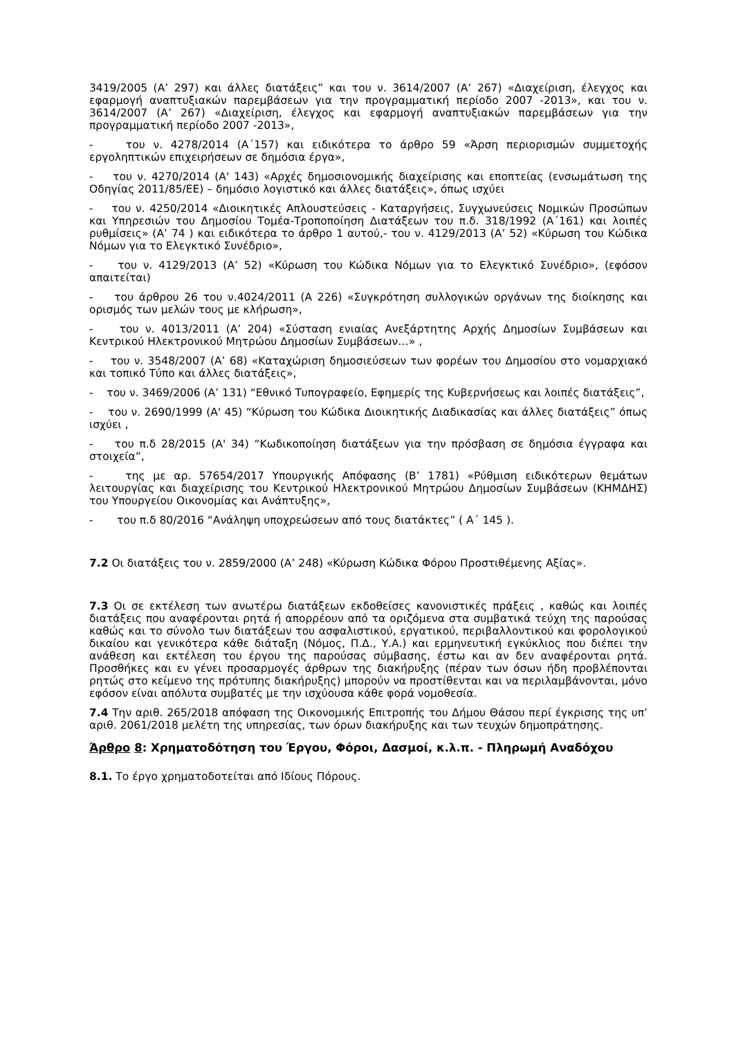3419/2005 (Α’ 297) και άλλες διατάξεις” και του ν. 3614/2007 (Α’ 267) «Διαχείριση, έλεγχος και εφαρμογή αναπτυξιακών παρεμβάσεων για την προγραμματική περίοδο 2007 -2013», και του ν. 3614/2007 (Α’ 267) «Διαχείριση, έλεγχος και εφαρμογή αναπτυξιακών παρεμβάσεων για την προγραμματική περίοδο 2007 -2013»,
- του ν. 4278/2014 (Α΄157) και ειδικότερα το άρθρο 59 «Άρση περιορισμών συμμετοχής εργοληπτικών επιχειρήσεων σε δημόσια έργα»,
- του ν. 4270/2014 (Α' 143) «Αρχές δημοσιονομικής διαχείρισης και εποπτείας (ενσωμάτωση της Οδηγίας 2011/85/ΕΕ) – δημόσιο λογιστικό και άλλες διατάξεις», όπως ισχύει
- του ν. 4250/2014 «Διοικητικές Απλουστεύσεις - Καταργήσεις, Συγχωνεύσεις Νομικών Προσώπων και Υπηρεσιών του Δημοσίου Τομέα-Τροποποίηση Διατάξεων του π.δ. 318/1992 (Α΄161) και λοιπές ρυθμίσεις» (Α’ 74 ) και ειδικότερα το άρθρο 1 αυτού,- του ν. 4129/2013 (Α’ 52) «Κύρωση του Κώδικα Νόμων για το Ελεγκτικό Συνέδριο»,
- του ν. 4129/2013 (Α’ 52) «Κύρωση του Κώδικα Νόμων για το Ελεγκτικό Συνέδριο», (εφόσον απαιτείται)
- του άρθρου 26 του ν.4024/2011 (Α 226) «Συγκρότηση συλλογικών οργάνων της διοίκησης και ορισμός των μελών τους με κλήρωση»,
- του ν. 4013/2011 (Α’ 204) «Σύσταση ενιαίας Ανεξάρτητης Αρχής Δημοσίων Συμβάσεων και Κεντρικού Ηλεκτρονικού Μητρώου Δημοσίων Συμβάσεων…» ,
- του ν. 3548/2007 (Α’ 68) «Καταχώριση δημοσιεύσεων των φορέων του Δημοσίου στο νομαρχιακό και τοπικό Τύπο και άλλες διατάξεις»,
- του ν. 3469/2006 (Α’ 131) “Εθνικό Τυπογραφείο, Εφημερίς της Κυβερνήσεως και λοιπές διατάξεις”,
- του ν. 2690/1999 (Α' 45) “Κύρωση του Κώδικα Διοικητικής Διαδικασίας και άλλες διατάξεις” όπως ισχύει ,
- του π.δ 28/2015 (Α' 34) “Κωδικοποίηση διατάξεων για την πρόσβαση σε δημόσια έγγραφα και στοιχεία”,
- της με αρ. 57654/2017 Υπουργικής Απόφασης (Β’ 1781) «Ρύθμιση ειδικότερων θεμάτων λειτουργίας και διαχείρισης του Κεντρικού Ηλεκτρονικού Μητρώου Δημοσίων Συμβάσεων (ΚΗΜΔΗΣ) του Υπουργείου Οικονομίας και Ανάπτυξης»,
- του π.δ 80/2016 “Ανάληψη υποχρεώσεων από τους διατάκτες” ( Α΄ 145 ).
7.2 Οι διατάξεις του ν. 2859/2000 (Α’ 248) «Κύρωση Κώδικα Φόρου Προστιθέμενης Αξίας».
7.3 Οι σε εκτέλεση των ανωτέρω διατάξεων εκδοθείσες κανονιστικές πράξεις , καθώς και λοιπές διατάξεις που αναφέρονται ρητά ή απορρέουν από τα οριζόμενα στα συμβατικά τεύχη της παρούσας καθώς και το σύνολο των διατάξεων του ασφαλιστικού, εργατικού, περιβαλλοντικού και φορολογικού δικαίου και γενικότερα κάθε διάταξη (Νόμος, Π.Δ., Υ.Α.) και ερμηνευτική εγκύκλιος που διέπει την ανάθεση και εκτέλεση του έργου της παρούσας σύμβασης, έστω και αν δεν αναφέρονται ρητά. Προσθήκες και εν γένει προσαρμογές άρθρων της διακήρυξης (πέραν των όσων ήδη προβλέπονται ρητώς στο κείμενο της πρότυπης διακήρυξης) μπορούν να προστίθενται και να περιλαμβάνονται, μόνο εφόσον είναι απόλυτα συμβατές με την ισχύουσα κάθε φορά νομοθεσία.
7.4 Την αριθ. 265/2018 απόφαση της Οικονομικής Επιτροπής του Δήμου Θάσου περί έγκρισης της υπ’ αριθ. 2061/2018 μελέτη της υπηρεσίας, των όρων διακήρυξης και των τευχών δημοπράτησης.
Άρθρο 8: Χρηματοδότηση του Έργου, Φόροι, Δασμοί, κ.λ.π. - Πληρωμή Αναδόχου
8.1. Το έργο χρηματοδοτείται από Ιδίους Πόρους.